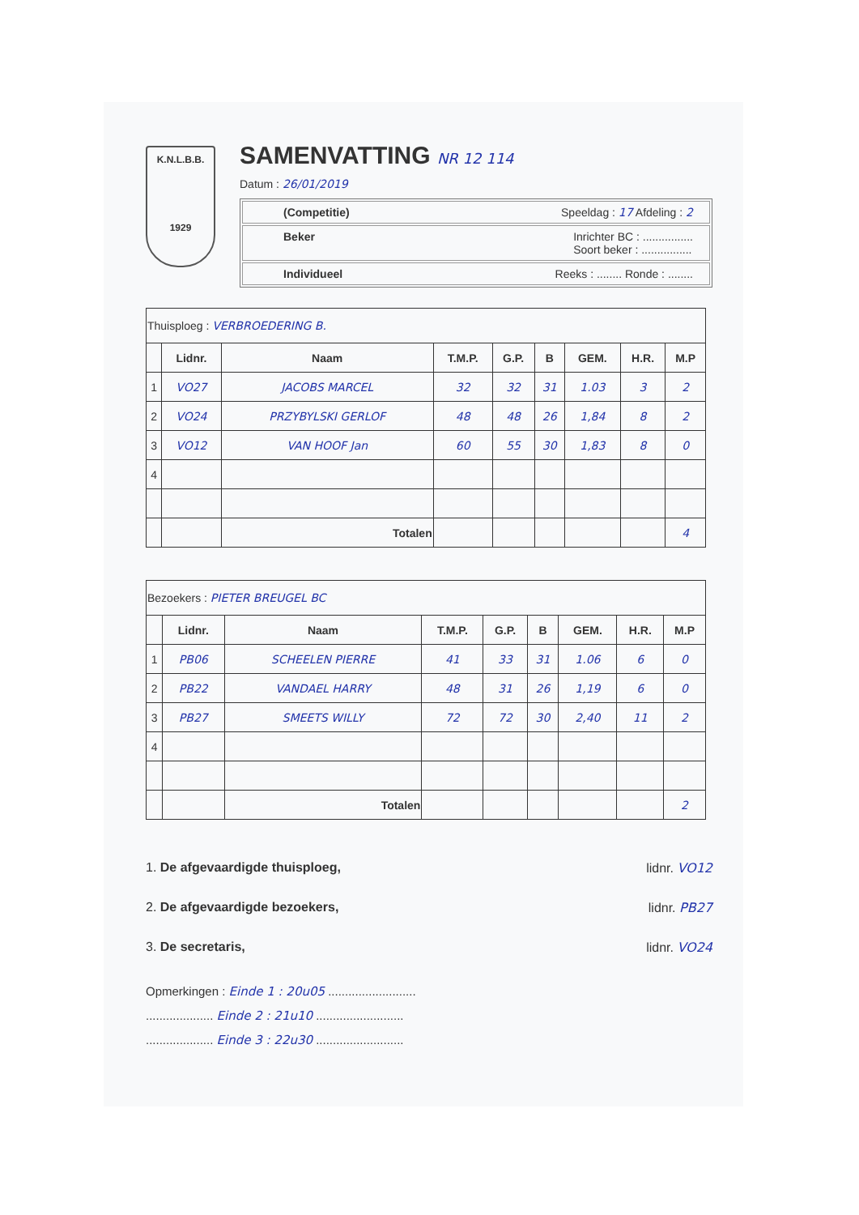K.N.L.B.B.
1929
SAMENVATTING NR 12 114
Datum : 26/01/2019
(Competitie) Speeldag : 17 Afdeling : 2
Beker Inrichter BC : ................
Soort beker : ................
Individueel Reeks : ........ Ronde : ........
| Thuisploeg : VERBROEDERING B. | | | | | | | | |
| | Lidnr. | Naam | T.M.P. | G.P. | B | GEM. | H.R. | M.P |
| 1 | VO27 | JACOBS MARCEL | 32 | 32 | 31 | 1.03 | 3 | 2 |
| 2 | VO24 | PRZYBYLSKI GERLOF | 48 | 48 | 26 | 1,84 | 8 | 2 |
| 3 | VO12 | VAN HOOF Jan | 60 | 55 | 30 | 1,83 | 8 | 0 |
| 4 | | | | | | | | |
| | | Totalen | | | | | | 4 |
| Bezoekers : PIETER BREUGEL BC | | | | | | | | |
| | Lidnr. | Naam | T.M.P. | G.P. | B | GEM. | H.R. | M.P |
| 1 | PB06 | SCHEELEN PIERRE | 41 | 33 | 31 | 1.06 | 6 | 0 |
| 2 | PB22 | VANDAEL HARRY | 48 | 31 | 26 | 1,19 | 6 | 0 |
| 3 | PB27 | SMEETS WILLY | 72 | 72 | 30 | 2,40 | 11 | 2 |
| 4 | | | | | | | | |
| | | Totalen | | | | | | 2 |
1. De afgevaardigde thuisploeg, lidnr. VO12
2. De afgevaardigde bezoekers, lidnr. PB27
3. De secretaris, lidnr. VO24
Opmerkingen : Einde 1 : 20u05 ..........................
.................... Einde 2 : 21u10 ..........................
.................... Einde 3 : 22u30 ..........................